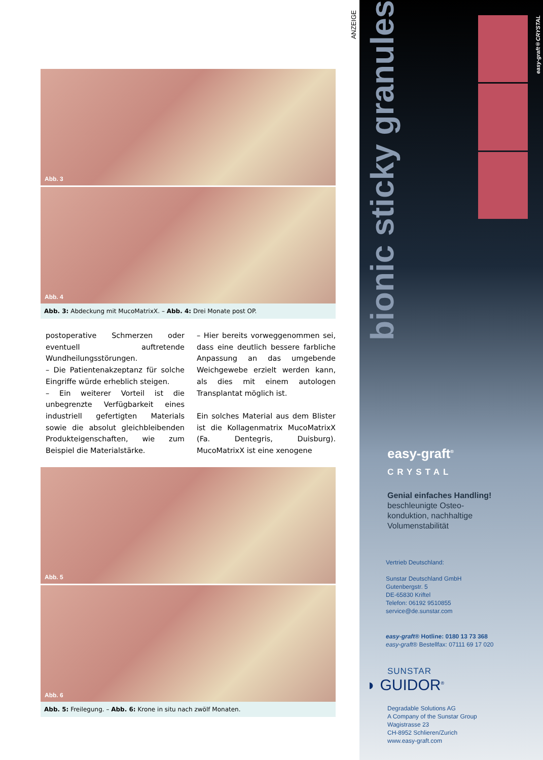Abb. 3
Abb. 4
Abb. 3: Abdeckung mit MucoMatrixX. – Abb. 4: Drei Monate post OP.
postoperative Schmerzen oder eventuell auftretende Wundheilungsstörungen.
– Die Patientenakzeptanz für solche Eingriffe würde erheblich steigen.
– Ein weiterer Vorteil ist die unbegrenzte Verfügbarkeit eines industriell gefertigten Materials sowie die absolut gleichbleibenden Produkteigenschaften, wie zum Beispiel die Materialstärke.
– Hier bereits vorweggenommen sei, dass eine deutlich bessere farbliche Anpassung an das umgebende Weichgewebe erzielt werden kann, als dies mit einem autologen Transplantat möglich ist.
Ein solches Material aus dem Blister ist die Kollagenmatrix MucoMatrixX (Fa. Dentegris, Duisburg). MucoMatrixX ist eine xenogene
Abb. 5
Abb. 6
Abb. 5: Freilegung. – Abb. 6: Krone in situ nach zwölf Monaten.
ANZEIGE
bionic sticky granules
easy-graft®CRYSTAL
easy-graft<sup>®</sup>
CRYSTAL
Genial einfaches Handling!
beschleunigte Osteo-
konduktion, nachhaltige
Volumenstabilität
Vertrieb Deutschland:
Sunstar Deutschland GmbH
Gutenbergstr. 5
DE-65830 Kriftel
Telefon: 06192 9510855
service@de.sunstar.com
easy-graft® Hotline: 0180 13 73 368
easy-graft® Bestellfax: 07111 69 17 020
SUNSTAR
◗ GUIDOR<sup>®</sup>
Degradable Solutions AG
A Company of the Sunstar Group
Wagistrasse 23
CH-8952 Schlieren/Zurich
www.easy-graft.com